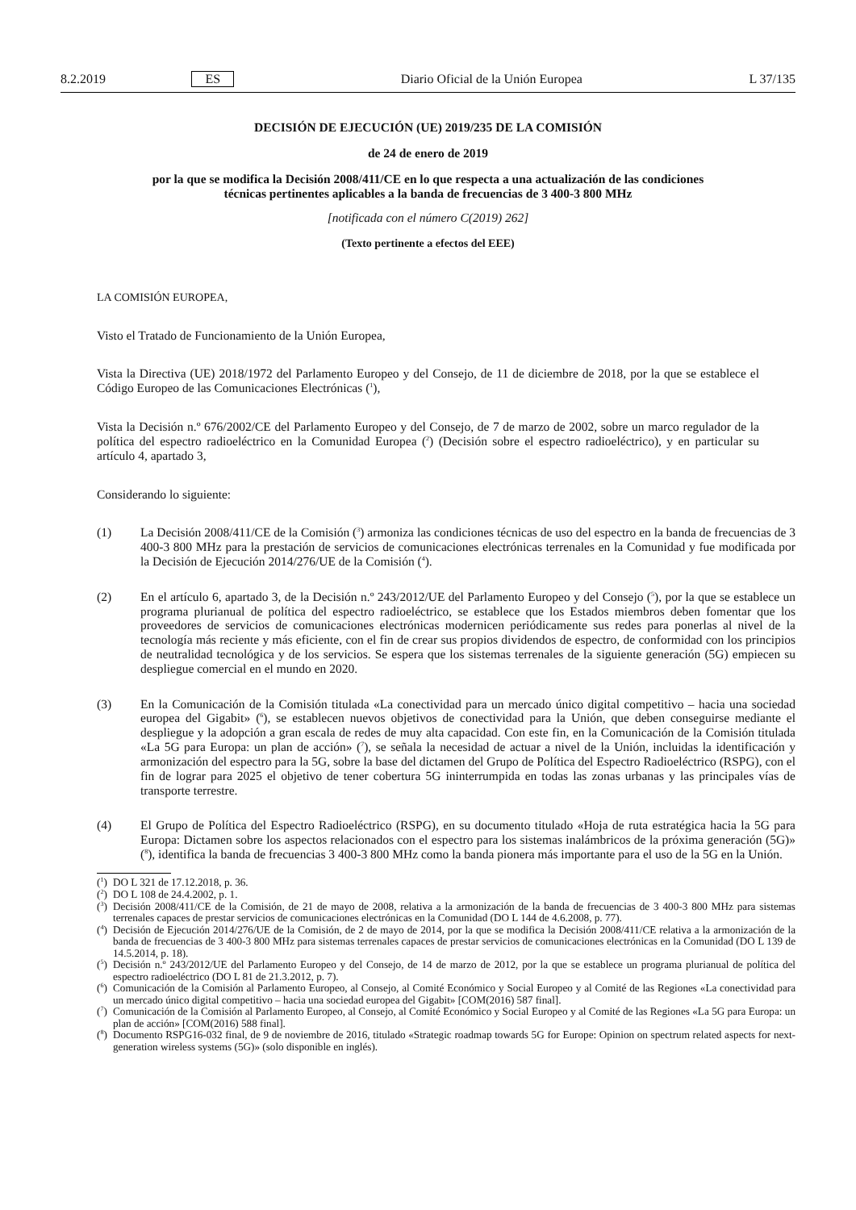8.2.2019 ES Diario Oficial de la Unión Europea L 37/135
DECISIÓN DE EJECUCIÓN (UE) 2019/235 DE LA COMISIÓN
de 24 de enero de 2019
por la que se modifica la Decisión 2008/411/CE en lo que respecta a una actualización de las condiciones técnicas pertinentes aplicables a la banda de frecuencias de 3 400-3 800 MHz
[notificada con el número C(2019) 262]
(Texto pertinente a efectos del EEE)
LA COMISIÓN EUROPEA,
Visto el Tratado de Funcionamiento de la Unión Europea,
Vista la Directiva (UE) 2018/1972 del Parlamento Europeo y del Consejo, de 11 de diciembre de 2018, por la que se establece el Código Europeo de las Comunicaciones Electrónicas (<sup>1</sup>),
Vista la Decisión n.º 676/2002/CE del Parlamento Europeo y del Consejo, de 7 de marzo de 2002, sobre un marco regulador de la política del espectro radioeléctrico en la Comunidad Europea (<sup>2</sup>) (Decisión sobre el espectro radioeléctrico), y en particular su artículo 4, apartado 3,
Considerando lo siguiente:
(1) La Decisión 2008/411/CE de la Comisión (<sup>3</sup>) armoniza las condiciones técnicas de uso del espectro en la banda de frecuencias de 3 400-3 800 MHz para la prestación de servicios de comunicaciones electrónicas terrenales en la Comunidad y fue modificada por la Decisión de Ejecución 2014/276/UE de la Comisión (<sup>4</sup>).
(2) En el artículo 6, apartado 3, de la Decisión n.º 243/2012/UE del Parlamento Europeo y del Consejo (<sup>5</sup>), por la que se establece un programa plurianual de política del espectro radioeléctrico, se establece que los Estados miembros deben fomentar que los proveedores de servicios de comunicaciones electrónicas modernicen periódicamente sus redes para ponerlas al nivel de la tecnología más reciente y más eficiente, con el fin de crear sus propios dividendos de espectro, de conformidad con los principios de neutralidad tecnológica y de los servicios. Se espera que los sistemas terrenales de la siguiente generación (5G) empiecen su despliegue comercial en el mundo en 2020.
(3) En la Comunicación de la Comisión titulada «La conectividad para un mercado único digital competitivo – hacia una sociedad europea del Gigabit» (<sup>6</sup>), se establecen nuevos objetivos de conectividad para la Unión, que deben conseguirse mediante el despliegue y la adopción a gran escala de redes de muy alta capacidad. Con este fin, en la Comunicación de la Comisión titulada «La 5G para Europa: un plan de acción» (<sup>7</sup>), se señala la necesidad de actuar a nivel de la Unión, incluidas la identificación y armonización del espectro para la 5G, sobre la base del dictamen del Grupo de Política del Espectro Radioeléctrico (RSPG), con el fin de lograr para 2025 el objetivo de tener cobertura 5G ininterrumpida en todas las zonas urbanas y las principales vías de transporte terrestre.
(4) El Grupo de Política del Espectro Radioeléctrico (RSPG), en su documento titulado «Hoja de ruta estratégica hacia la 5G para Europa: Dictamen sobre los aspectos relacionados con el espectro para los sistemas inalámbricos de la próxima generación (5G)» (<sup>8</sup>), identifica la banda de frecuencias 3 400-3 800 MHz como la banda pionera más importante para el uso de la 5G en la Unión.
(<sup>1</sup>)
DO L 321 de 17.12.2018, p. 36.
(<sup>2</sup>)
DO L 108 de 24.4.2002, p. 1.
(<sup>3</sup>)
Decisión 2008/411/CE de la Comisión, de 21 de mayo de 2008, relativa a la armonización de la banda de frecuencias de 3 400-3 800 MHz para sistemas terrenales capaces de prestar servicios de comunicaciones electrónicas en la Comunidad (DO L 144 de 4.6.2008, p. 77).
(<sup>4</sup>)
Decisión de Ejecución 2014/276/UE de la Comisión, de 2 de mayo de 2014, por la que se modifica la Decisión 2008/411/CE relativa a la armonización de la banda de frecuencias de 3 400-3 800 MHz para sistemas terrenales capaces de prestar servicios de comunicaciones electrónicas en la Comunidad (DO L 139 de 14.5.2014, p. 18).
(<sup>5</sup>)
Decisión n.º 243/2012/UE del Parlamento Europeo y del Consejo, de 14 de marzo de 2012, por la que se establece un programa plurianual de política del espectro radioeléctrico (DO L 81 de 21.3.2012, p. 7).
(<sup>6</sup>)
Comunicación de la Comisión al Parlamento Europeo, al Consejo, al Comité Económico y Social Europeo y al Comité de las Regiones «La conectividad para un mercado único digital competitivo – hacia una sociedad europea del Gigabit» [COM(2016) 587 final].
(<sup>7</sup>)
Comunicación de la Comisión al Parlamento Europeo, al Consejo, al Comité Económico y Social Europeo y al Comité de las Regiones «La 5G para Europa: un plan de acción» [COM(2016) 588 final].
(<sup>8</sup>)
Documento RSPG16-032 final, de 9 de noviembre de 2016, titulado «Strategic roadmap towards 5G for Europe: Opinion on spectrum related aspects for next-generation wireless systems (5G)» (solo disponible en inglés).